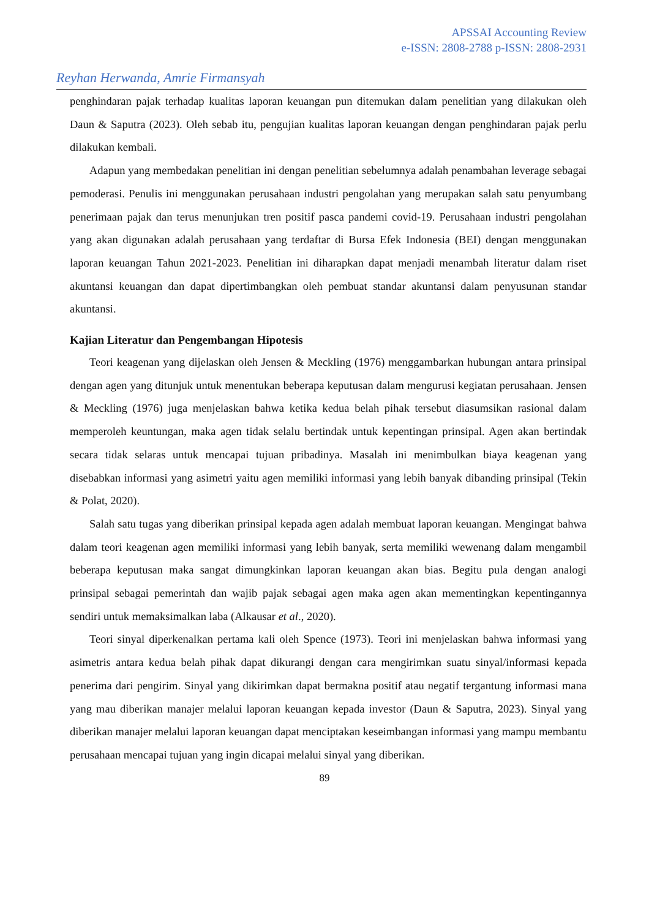APSSAI Accounting Review
e-ISSN: 2808-2788 p-ISSN: 2808-2931
Reyhan Herwanda, Amrie Firmansyah
penghindaran pajak terhadap kualitas laporan keuangan pun ditemukan dalam penelitian yang dilakukan oleh Daun & Saputra (2023). Oleh sebab itu, pengujian kualitas laporan keuangan dengan penghindaran pajak perlu dilakukan kembali.
Adapun yang membedakan penelitian ini dengan penelitian sebelumnya adalah penambahan leverage sebagai pemoderasi. Penulis ini menggunakan perusahaan industri pengolahan yang merupakan salah satu penyumbang penerimaan pajak dan terus menunjukan tren positif pasca pandemi covid-19. Perusahaan industri pengolahan yang akan digunakan adalah perusahaan yang terdaftar di Bursa Efek Indonesia (BEI) dengan menggunakan laporan keuangan Tahun 2021-2023. Penelitian ini diharapkan dapat menjadi menambah literatur dalam riset akuntansi keuangan dan dapat dipertimbangkan oleh pembuat standar akuntansi dalam penyusunan standar akuntansi.
Kajian Literatur dan Pengembangan Hipotesis
Teori keagenan yang dijelaskan oleh Jensen & Meckling (1976) menggambarkan hubungan antara prinsipal dengan agen yang ditunjuk untuk menentukan beberapa keputusan dalam mengurusi kegiatan perusahaan. Jensen & Meckling (1976) juga menjelaskan bahwa ketika kedua belah pihak tersebut diasumsikan rasional dalam memperoleh keuntungan, maka agen tidak selalu bertindak untuk kepentingan prinsipal. Agen akan bertindak secara tidak selaras untuk mencapai tujuan pribadinya. Masalah ini menimbulkan biaya keagenan yang disebabkan informasi yang asimetri yaitu agen memiliki informasi yang lebih banyak dibanding prinsipal (Tekin & Polat, 2020).
Salah satu tugas yang diberikan prinsipal kepada agen adalah membuat laporan keuangan. Mengingat bahwa dalam teori keagenan agen memiliki informasi yang lebih banyak, serta memiliki wewenang dalam mengambil beberapa keputusan maka sangat dimungkinkan laporan keuangan akan bias. Begitu pula dengan analogi prinsipal sebagai pemerintah dan wajib pajak sebagai agen maka agen akan mementingkan kepentingannya sendiri untuk memaksimalkan laba (Alkausar et al., 2020).
Teori sinyal diperkenalkan pertama kali oleh Spence (1973). Teori ini menjelaskan bahwa informasi yang asimetris antara kedua belah pihak dapat dikurangi dengan cara mengirimkan suatu sinyal/informasi kepada penerima dari pengirim. Sinyal yang dikirimkan dapat bermakna positif atau negatif tergantung informasi mana yang mau diberikan manajer melalui laporan keuangan kepada investor (Daun & Saputra, 2023). Sinyal yang diberikan manajer melalui laporan keuangan dapat menciptakan keseimbangan informasi yang mampu membantu perusahaan mencapai tujuan yang ingin dicapai melalui sinyal yang diberikan.
89